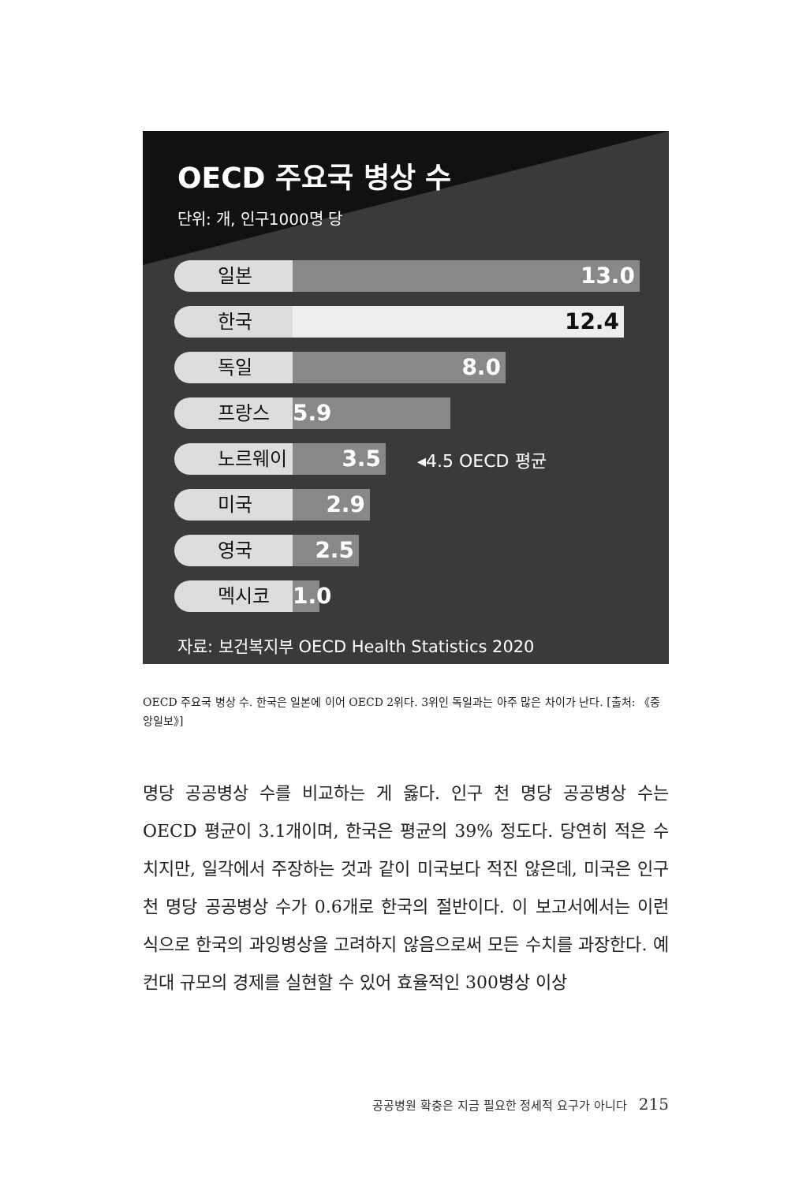OECD 주요국 병상 수
단위: 개, 인구1000명 당
일본
13.0
한국
12.4
독일
8.0
프랑스
5.9
노르웨이
3.5
◂4.5 OECD 평균
미국
2.9
영국
2.5
멕시코
1.0
자료: 보건복지부 OECD Health Statistics 2020
OECD 주요국 병상 수. 한국은 일본에 이어 OECD 2위다. 3위인 독일과는 아주 많은 차이가 난다. [출처: 《중앙일보》]
명당 공공병상 수를 비교하는 게 옳다. 인구 천 명당 공공병상 수는 OECD 평균이 3.1개이며, 한국은 평균의 39% 정도다. 당연히 적은 수치지만, 일각에서 주장하는 것과 같이 미국보다 적진 않은데, 미국은 인구 천 명당 공공병상 수가 0.6개로 한국의 절반이다. 이 보고서에서는 이런 식으로 한국의 과잉병상을 고려하지 않음으로써 모든 수치를 과장한다. 예컨대 규모의 경제를 실현할 수 있어 효율적인 300병상 이상
공공병원 확충은 지금 필요한 정세적 요구가 아니다 215